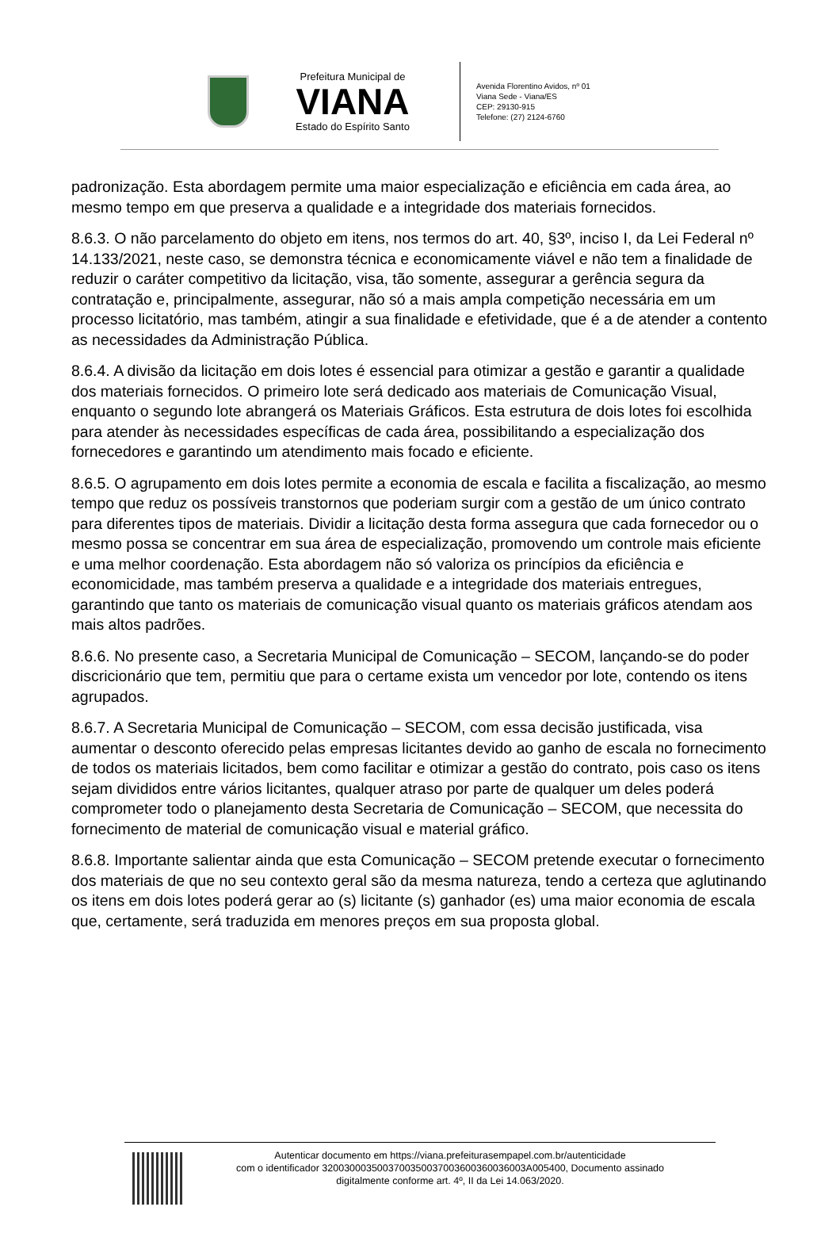Prefeitura Municipal de
VIANA
Estado do Espírito Santo
Avenida Florentino Avidos, nº 01
Viana Sede - Viana/ES
CEP: 29130-915
Telefone: (27) 2124-6760
padronização. Esta abordagem permite uma maior especialização e eficiência em cada área, ao mesmo tempo em que preserva a qualidade e a integridade dos materiais fornecidos.
8.6.3. O não parcelamento do objeto em itens, nos termos do art. 40, §3º, inciso I, da Lei Federal nº 14.133/2021, neste caso, se demonstra técnica e economicamente viável e não tem a finalidade de reduzir o caráter competitivo da licitação, visa, tão somente, assegurar a gerência segura da contratação e, principalmente, assegurar, não só a mais ampla competição necessária em um processo licitatório, mas também, atingir a sua finalidade e efetividade, que é a de atender a contento as necessidades da Administração Pública.
8.6.4. A divisão da licitação em dois lotes é essencial para otimizar a gestão e garantir a qualidade dos materiais fornecidos. O primeiro lote será dedicado aos materiais de Comunicação Visual, enquanto o segundo lote abrangerá os Materiais Gráficos. Esta estrutura de dois lotes foi escolhida para atender às necessidades específicas de cada área, possibilitando a especialização dos fornecedores e garantindo um atendimento mais focado e eficiente.
8.6.5. O agrupamento em dois lotes permite a economia de escala e facilita a fiscalização, ao mesmo tempo que reduz os possíveis transtornos que poderiam surgir com a gestão de um único contrato para diferentes tipos de materiais. Dividir a licitação desta forma assegura que cada fornecedor ou o mesmo possa se concentrar em sua área de especialização, promovendo um controle mais eficiente e uma melhor coordenação. Esta abordagem não só valoriza os princípios da eficiência e economicidade, mas também preserva a qualidade e a integridade dos materiais entregues, garantindo que tanto os materiais de comunicação visual quanto os materiais gráficos atendam aos mais altos padrões.
8.6.6. No presente caso, a Secretaria Municipal de Comunicação – SECOM, lançando-se do poder discricionário que tem, permitiu que para o certame exista um vencedor por lote, contendo os itens agrupados.
8.6.7. A Secretaria Municipal de Comunicação – SECOM, com essa decisão justificada, visa aumentar o desconto oferecido pelas empresas licitantes devido ao ganho de escala no fornecimento de todos os materiais licitados, bem como facilitar e otimizar a gestão do contrato, pois caso os itens sejam divididos entre vários licitantes, qualquer atraso por parte de qualquer um deles poderá comprometer todo o planejamento desta Secretaria de Comunicação – SECOM, que necessita do fornecimento de material de comunicação visual e material gráfico.
8.6.8. Importante salientar ainda que esta Comunicação – SECOM pretende executar o fornecimento dos materiais de que no seu contexto geral são da mesma natureza, tendo a certeza que aglutinando os itens em dois lotes poderá gerar ao (s) licitante (s) ganhador (es) uma maior economia de escala que, certamente, será traduzida em menores preços em sua proposta global.
Autenticar documento em https://viana.prefeiturasempapel.com.br/autenticidade
com o identificador 3200300035003700350037003600360036003A005400, Documento assinado
digitalmente conforme art. 4º, II da Lei 14.063/2020.